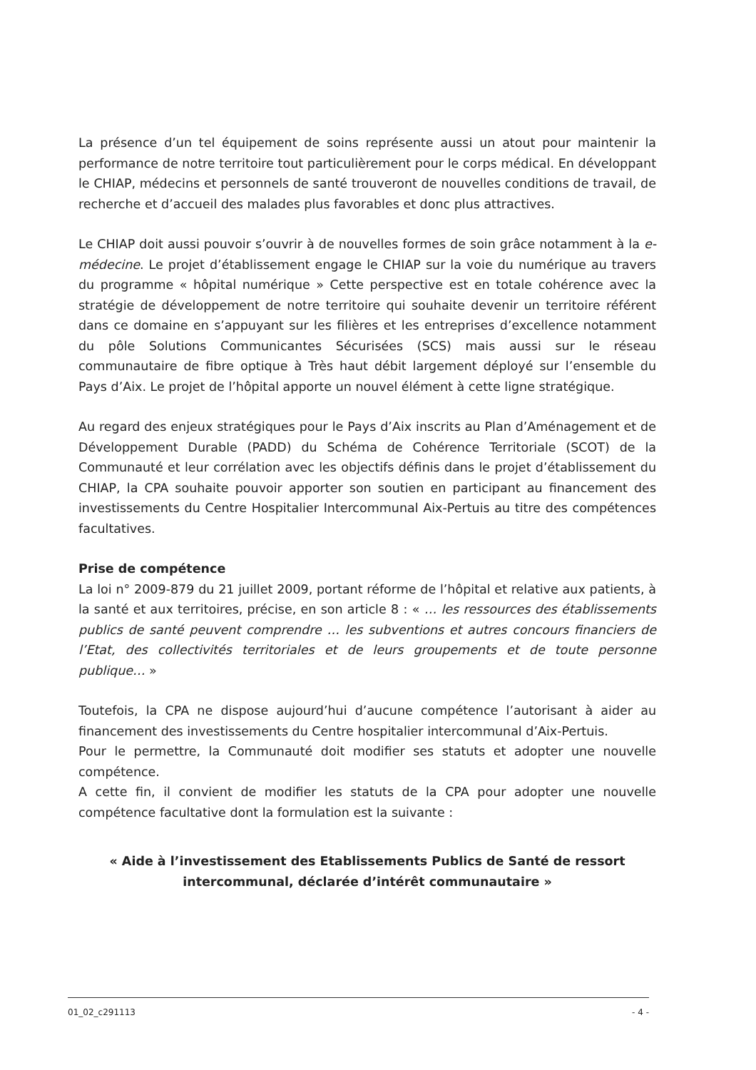La présence d’un tel équipement de soins représente aussi un atout pour maintenir la performance de notre territoire tout particulièrement pour le corps médical. En développant le CHIAP, médecins et personnels de santé trouveront de nouvelles conditions de travail, de recherche et d’accueil des malades plus favorables et donc plus attractives.
Le CHIAP doit aussi pouvoir s’ouvrir à de nouvelles formes de soin grâce notamment à la e-médecine. Le projet d’établissement engage le CHIAP sur la voie du numérique au travers du programme « hôpital numérique » Cette perspective est en totale cohérence avec la stratégie de développement de notre territoire qui souhaite devenir un territoire référent dans ce domaine en s’appuyant sur les filières et les entreprises d’excellence notamment du pôle Solutions Communicantes Sécurisées (SCS) mais aussi sur le réseau communautaire de fibre optique à Très haut débit largement déployé sur l’ensemble du Pays d’Aix. Le projet de l’hôpital apporte un nouvel élément à cette ligne stratégique.
Au regard des enjeux stratégiques pour le Pays d’Aix inscrits au Plan d’Aménagement et de Développement Durable (PADD) du Schéma de Cohérence Territoriale (SCOT) de la Communauté et leur corrélation avec les objectifs définis dans le projet d’établissement du CHIAP, la CPA souhaite pouvoir apporter son soutien en participant au financement des investissements du Centre Hospitalier Intercommunal Aix-Pertuis au titre des compétences facultatives.
Prise de compétence
La loi n° 2009-879 du 21 juillet 2009, portant réforme de l’hôpital et relative aux patients, à la santé et aux territoires, précise, en son article 8 : « … les ressources des établissements publics de santé peuvent comprendre … les subventions et autres concours financiers de l’Etat, des collectivités territoriales et de leurs groupements et de toute personne publique… »
Toutefois, la CPA ne dispose aujourd’hui d’aucune compétence l’autorisant à aider au financement des investissements du Centre hospitalier intercommunal d’Aix-Pertuis.
Pour le permettre, la Communauté doit modifier ses statuts et adopter une nouvelle compétence.
A cette fin, il convient de modifier les statuts de la CPA pour adopter une nouvelle compétence facultative dont la formulation est la suivante :
« Aide à l’investissement des Etablissements Publics de Santé de ressort intercommunal, déclarée d’intérêt communautaire »
01_02_c291113 - 4 -